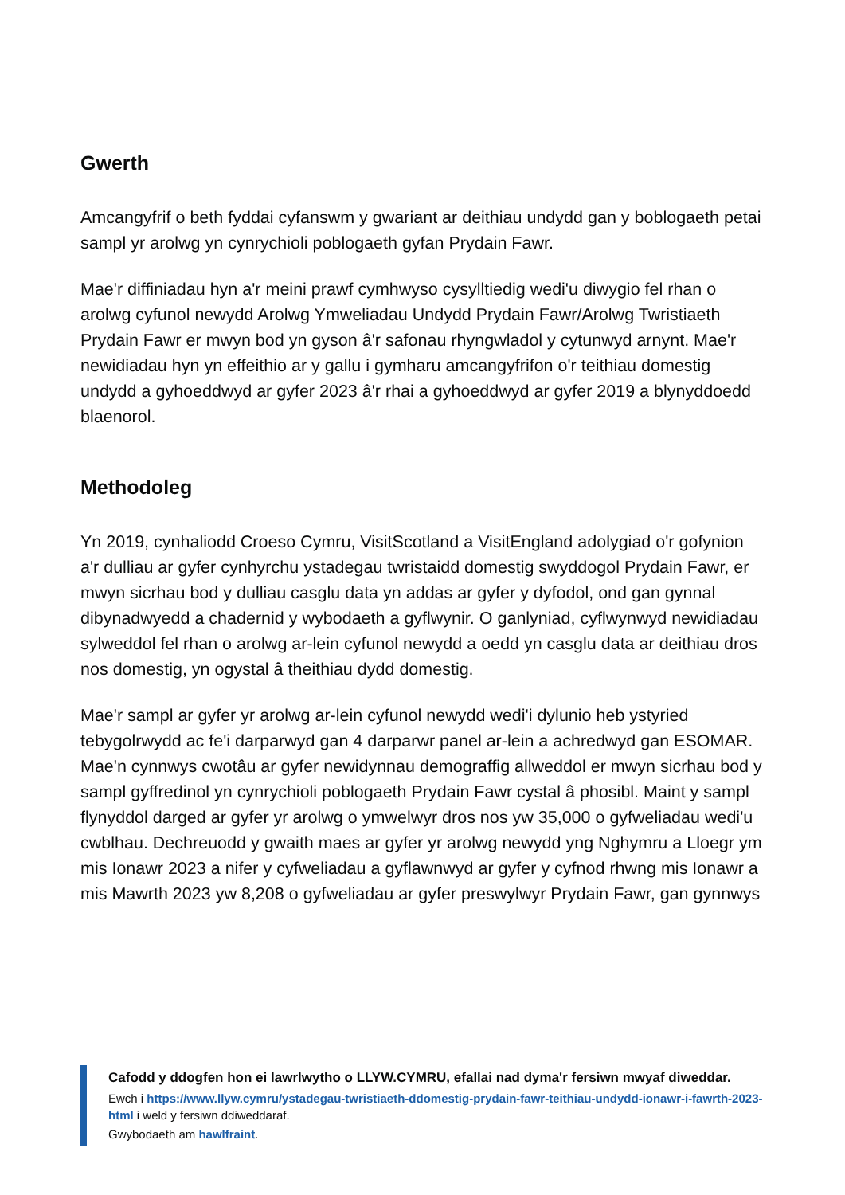Gwerth
Amcangyfrif o beth fyddai cyfanswm y gwariant ar deithiau undydd gan y boblogaeth petai sampl yr arolwg yn cynrychioli poblogaeth gyfan Prydain Fawr.
Mae'r diffiniadau hyn a'r meini prawf cymhwyso cysylltiedig wedi'u diwygio fel rhan o arolwg cyfunol newydd Arolwg Ymweliadau Undydd Prydain Fawr/Arolwg Twristiaeth Prydain Fawr er mwyn bod yn gyson â'r safonau rhyngwladol y cytunwyd arnynt. Mae'r newidiadau hyn yn effeithio ar y gallu i gymharu amcangyfrifon o'r teithiau domestig undydd a gyhoeddwyd ar gyfer 2023 â'r rhai a gyhoeddwyd ar gyfer 2019 a blynyddoedd blaenorol.
Methodoleg
Yn 2019, cynhaliodd Croeso Cymru, VisitScotland a VisitEngland adolygiad o'r gofynion a'r dulliau ar gyfer cynhyrchu ystadegau twristaidd domestig swyddogol Prydain Fawr, er mwyn sicrhau bod y dulliau casglu data yn addas ar gyfer y dyfodol, ond gan gynnal dibynadwyedd a chadernid y wybodaeth a gyflwynir. O ganlyniad, cyflwynwyd newidiadau sylweddol fel rhan o arolwg ar-lein cyfunol newydd a oedd yn casglu data ar deithiau dros nos domestig, yn ogystal â theithiau dydd domestig.
Mae'r sampl ar gyfer yr arolwg ar-lein cyfunol newydd wedi'i dylunio heb ystyried tebygolrwydd ac fe'i darparwyd gan 4 darparwr panel ar-lein a achredwyd gan ESOMAR. Mae'n cynnwys cwotâu ar gyfer newidynnau demograffig allweddol er mwyn sicrhau bod y sampl gyffredinol yn cynrychioli poblogaeth Prydain Fawr cystal â phosibl. Maint y sampl flynyddol darged ar gyfer yr arolwg o ymwelwyr dros nos yw 35,000 o gyfweliadau wedi'u cwblhau. Dechreuodd y gwaith maes ar gyfer yr arolwg newydd yng Nghymru a Lloegr ym mis Ionawr 2023 a nifer y cyfweliadau a gyflawnwyd ar gyfer y cyfnod rhwng mis Ionawr a mis Mawrth 2023 yw 8,208 o gyfweliadau ar gyfer preswylwyr Prydain Fawr, gan gynnwys
Cafodd y ddogfen hon ei lawrlwytho o LLYW.CYMRU, efallai nad dyma'r fersiwn mwyaf diweddar.
Ewch i https://www.llyw.cymru/ystadegau-twristiaeth-ddomestig-prydain-fawr-teithiau-undydd-ionawr-i-fawrth-2023-html i weld y fersiwn ddiweddaraf.
Gwybodaeth am hawlfraint.